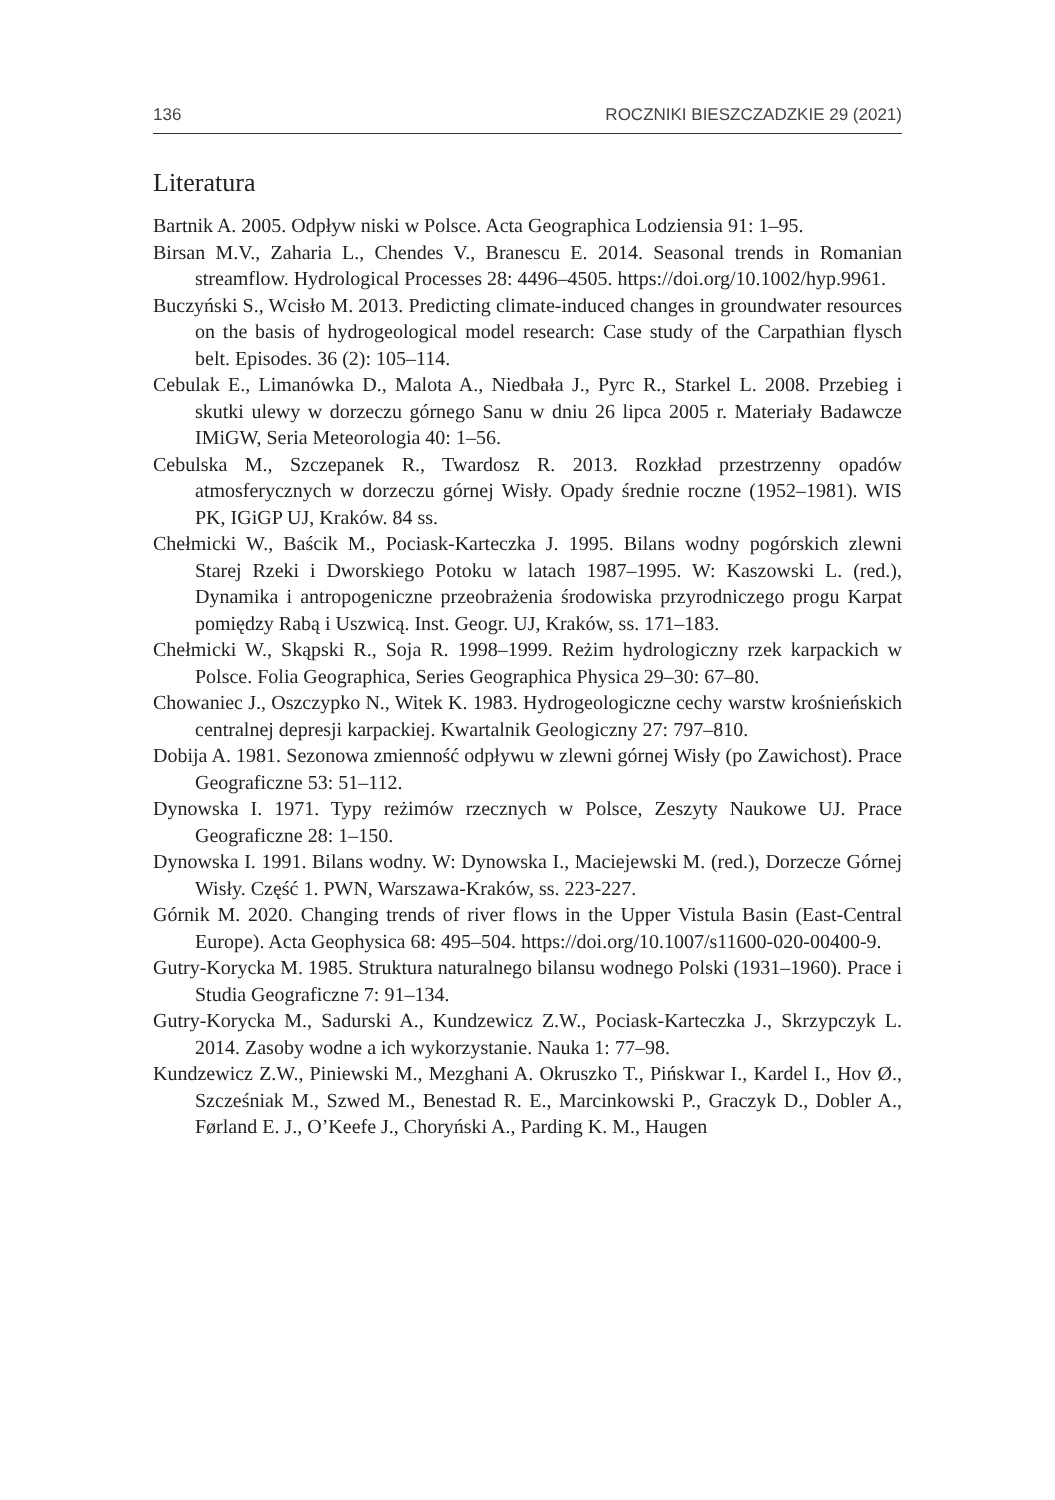136 ROCZNIKI BIESZCZADZKIE 29 (2021)
Literatura
Bartnik A. 2005. Odpływ niski w Polsce. Acta Geographica Lodziensia 91: 1–95.
Birsan M.V., Zaharia L., Chendes V., Branescu E. 2014. Seasonal trends in Romanian streamflow. Hydrological Processes 28: 4496–4505. https://doi.org/10.1002/hyp.9961.
Buczyński S., Wcisło M. 2013. Predicting climate-induced changes in groundwater resources on the basis of hydrogeological model research: Case study of the Carpathian flysch belt. Episodes. 36 (2): 105–114.
Cebulak E., Limanówka D., Malota A., Niedbała J., Pyrc R., Starkel L. 2008. Przebieg i skutki ulewy w dorzeczu górnego Sanu w dniu 26 lipca 2005 r. Materiały Badawcze IMiGW, Seria Meteorologia 40: 1–56.
Cebulska M., Szczepanek R., Twardosz R. 2013. Rozkład przestrzenny opadów atmosferycznych w dorzeczu górnej Wisły. Opady średnie roczne (1952–1981). WIS PK, IGiGP UJ, Kraków. 84 ss.
Chełmicki W., Baścik M., Pociask-Karteczka J. 1995. Bilans wodny pogórskich zlewni Starej Rzeki i Dworskiego Potoku w latach 1987–1995. W: Kaszowski L. (red.), Dynamika i antropogeniczne przeobrażenia środowiska przyrodniczego progu Karpat pomiędzy Rabą i Uszwicą. Inst. Geogr. UJ, Kraków, ss. 171–183.
Chełmicki W., Skąpski R., Soja R. 1998–1999. Reżim hydrologiczny rzek karpackich w Polsce. Folia Geographica, Series Geographica Physica 29–30: 67–80.
Chowaniec J., Oszczypko N., Witek K. 1983. Hydrogeologiczne cechy warstw krośnieńskich centralnej depresji karpackiej. Kwartalnik Geologiczny 27: 797–810.
Dobija A. 1981. Sezonowa zmienność odpływu w zlewni górnej Wisły (po Zawichost). Prace Geograficzne 53: 51–112.
Dynowska I. 1971. Typy reżimów rzecznych w Polsce, Zeszyty Naukowe UJ. Prace Geograficzne 28: 1–150.
Dynowska I. 1991. Bilans wodny. W: Dynowska I., Maciejewski M. (red.), Dorzecze Górnej Wisły. Część 1. PWN, Warszawa-Kraków, ss. 223-227.
Górnik M. 2020. Changing trends of river flows in the Upper Vistula Basin (East-Central Europe). Acta Geophysica 68: 495–504. https://doi.org/10.1007/s11600-020-00400-9.
Gutry-Korycka M. 1985. Struktura naturalnego bilansu wodnego Polski (1931–1960). Prace i Studia Geograficzne 7: 91–134.
Gutry-Korycka M., Sadurski A., Kundzewicz Z.W., Pociask-Karteczka J., Skrzypczyk L. 2014. Zasoby wodne a ich wykorzystanie. Nauka 1: 77–98.
Kundzewicz Z.W., Piniewski M., Mezghani A. Okruszko T., Pińskwar I., Kardel I., Hov Ø., Szcześniak M., Szwed M., Benestad R. E., Marcinkowski P., Graczyk D., Dobler A., Førland E. J., O’Keefe J., Choryński A., Parding K. M., Haugen